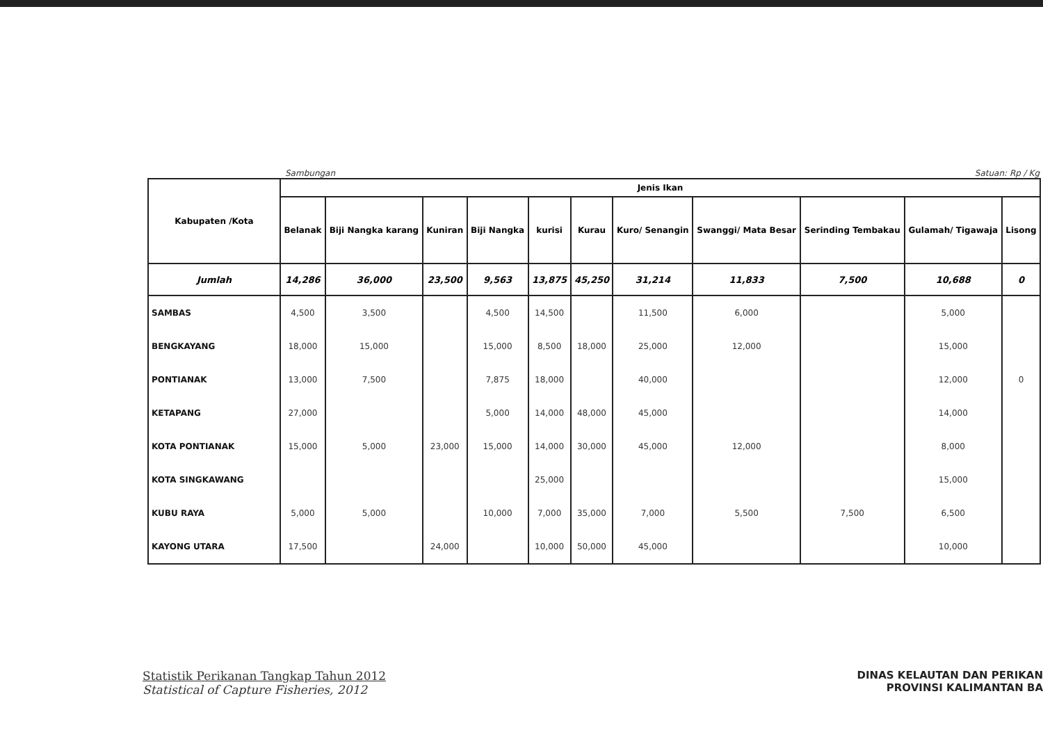Sambungan Satuan: Rp / Kg
| Kabupaten /Kota | Jenis Ikan | | | | | | | | | | |
| --- | --- | --- | --- | --- | --- | --- | --- | --- | --- | --- | --- |
| | Belanak | Biji Nangka karang | Kuniran | Biji Nangka | kurisi | Kurau | Kuro/ Senangin | Swanggi/ Mata Besar | Serinding Tembakau | Gulamah/ Tigawaja | Lisong |
| Jumlah | 14,286 | 36,000 | 23,500 | 9,563 | 13,875 | 45,250 | 31,214 | 11,833 | 7,500 | 10,688 | 0 |
| SAMBAS | 4,500 | 3,500 | | 4,500 | 14,500 | | 11,500 | 6,000 | | 5,000 | |
| BENGKAYANG | 18,000 | 15,000 | | 15,000 | 8,500 | 18,000 | 25,000 | 12,000 | | 15,000 | |
| PONTIANAK | 13,000 | 7,500 | | 7,875 | 18,000 | | 40,000 | | | 12,000 | 0 |
| KETAPANG | 27,000 | | | 5,000 | 14,000 | 48,000 | 45,000 | | | 14,000 | |
| KOTA PONTIANAK | 15,000 | 5,000 | 23,000 | 15,000 | 14,000 | 30,000 | 45,000 | 12,000 | | 8,000 | |
| KOTA SINGKAWANG | | | | | 25,000 | | | | | 15,000 | |
| KUBU RAYA | 5,000 | 5,000 | | 10,000 | 7,000 | 35,000 | 7,000 | 5,500 | 7,500 | 6,500 | |
| KAYONG UTARA | 17,500 | | 24,000 | | 10,000 | 50,000 | 45,000 | | | 10,000 | |
Statistik Perikanan Tangkap Tahun 2012
Statistical of Capture Fisheries, 2012
DINAS KELAUTAN DAN PERIKAN
PROVINSI KALIMANTAN BA